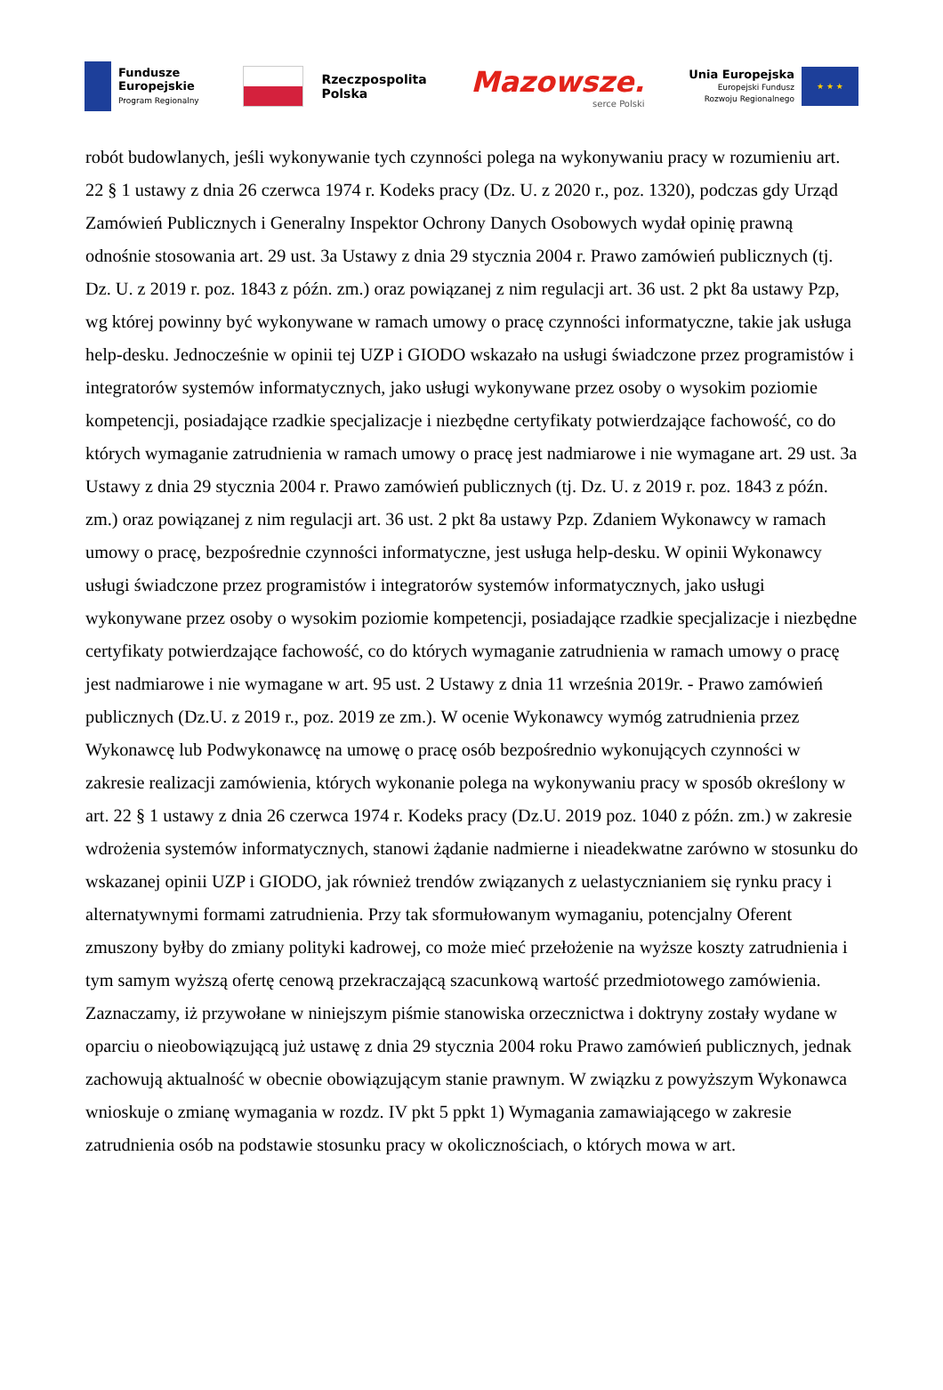Fundusze
Europejskie
Program Regionalny
Rzeczpospolita
Polska
Mazowsze.
serce Polski
Unia Europejska
Europejski Fundusz
Rozwoju Regionalnego
★ ★ ★
robót budowlanych, jeśli wykonywanie tych czynności polega na wykonywaniu pracy w rozumieniu art. 22 § 1 ustawy z dnia 26 czerwca 1974 r. Kodeks pracy (Dz. U. z 2020 r., poz. 1320), podczas gdy Urząd Zamówień Publicznych i Generalny Inspektor Ochrony Danych Osobowych wydał opinię prawną odnośnie stosowania art. 29 ust. 3a Ustawy z dnia 29 stycznia 2004 r. Prawo zamówień publicznych (tj. Dz. U. z 2019 r. poz. 1843 z późn. zm.) oraz powiązanej z nim regulacji art. 36 ust. 2 pkt 8a ustawy Pzp, wg której powinny być wykonywane w ramach umowy o pracę czynności informatyczne, takie jak usługa help-desku. Jednocześnie w opinii tej UZP i GIODO wskazało na usługi świadczone przez programistów i integratorów systemów informatycznych, jako usługi wykonywane przez osoby o wysokim poziomie kompetencji, posiadające rzadkie specjalizacje i niezbędne certyfikaty potwierdzające fachowość, co do których wymaganie zatrudnienia w ramach umowy o pracę jest nadmiarowe i nie wymagane art. 29 ust. 3a Ustawy z dnia 29 stycznia 2004 r. Prawo zamówień publicznych (tj. Dz. U. z 2019 r. poz. 1843 z późn. zm.) oraz powiązanej z nim regulacji art. 36 ust. 2 pkt 8a ustawy Pzp. Zdaniem Wykonawcy w ramach umowy o pracę, bezpośrednie czynności informatyczne, jest usługa help-desku. W opinii Wykonawcy usługi świadczone przez programistów i integratorów systemów informatycznych, jako usługi wykonywane przez osoby o wysokim poziomie kompetencji, posiadające rzadkie specjalizacje i niezbędne certyfikaty potwierdzające fachowość, co do których wymaganie zatrudnienia w ramach umowy o pracę jest nadmiarowe i nie wymagane w art. 95 ust. 2 Ustawy z dnia 11 września 2019r. - Prawo zamówień publicznych (Dz.U. z 2019 r., poz. 2019 ze zm.). W ocenie Wykonawcy wymóg zatrudnienia przez Wykonawcę lub Podwykonawcę na umowę o pracę osób bezpośrednio wykonujących czynności w zakresie realizacji zamówienia, których wykonanie polega na wykonywaniu pracy w sposób określony w art. 22 § 1 ustawy z dnia 26 czerwca 1974 r. Kodeks pracy (Dz.U. 2019 poz. 1040 z późn. zm.) w zakresie wdrożenia systemów informatycznych, stanowi żądanie nadmierne i nieadekwatne zarówno w stosunku do wskazanej opinii UZP i GIODO, jak również trendów związanych z uelastycznianiem się rynku pracy i alternatywnymi formami zatrudnienia. Przy tak sformułowanym wymaganiu, potencjalny Oferent zmuszony byłby do zmiany polityki kadrowej, co może mieć przełożenie na wyższe koszty zatrudnienia i tym samym wyższą ofertę cenową przekraczającą szacunkową wartość przedmiotowego zamówienia. Zaznaczamy, iż przywołane w niniejszym piśmie stanowiska orzecznictwa i doktryny zostały wydane w oparciu o nieobowiązującą już ustawę z dnia 29 stycznia 2004 roku Prawo zamówień publicznych, jednak zachowują aktualność w obecnie obowiązującym stanie prawnym. W związku z powyższym Wykonawca wnioskuje o zmianę wymagania w rozdz. IV pkt 5 ppkt 1) Wymagania zamawiającego w zakresie zatrudnienia osób na podstawie stosunku pracy w okolicznościach, o których mowa w art.